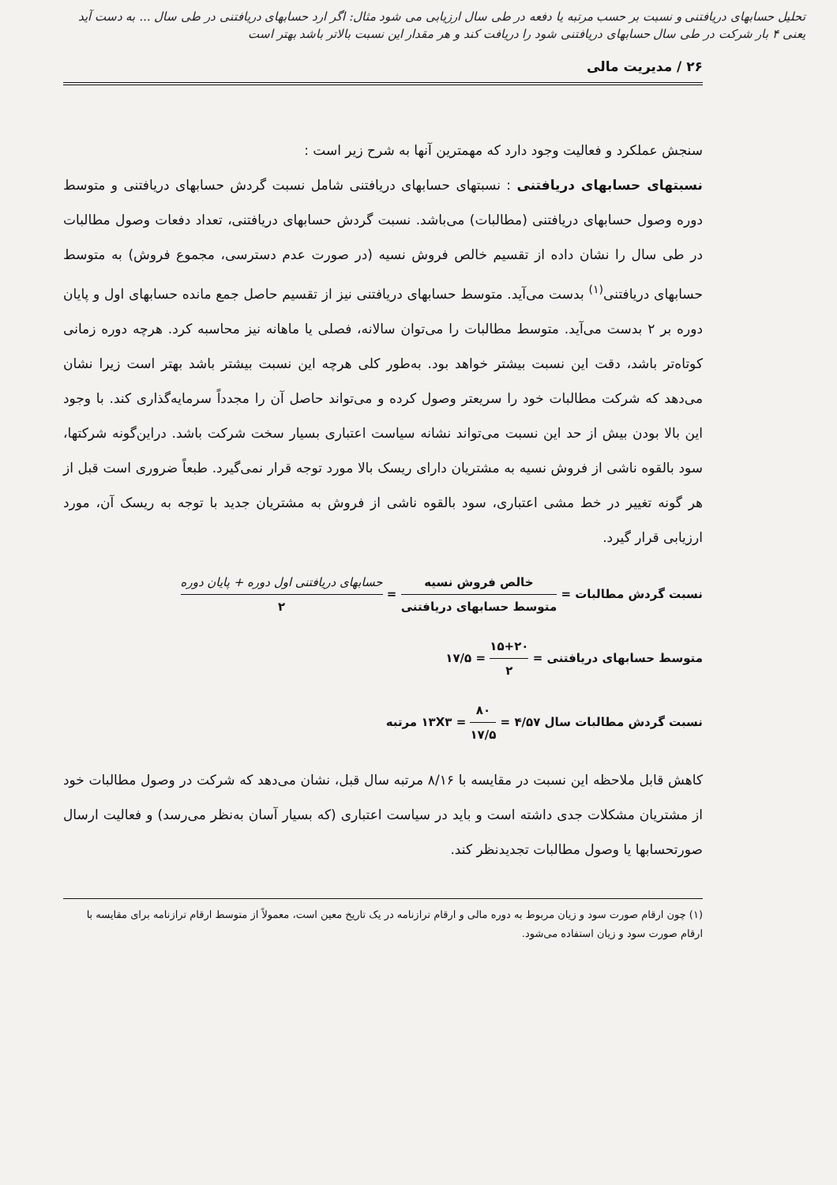تحلیل حسابهای دریافتنی و نسبت بر حسب مرتبه یا دفعه در طی سال ارزیابی می شود مثال: اگر ارد حسابهای دریافتنی در طی سال ... به دست آید یعنی ۴ بار شرکت در طی سال حسابهای دریافتنی شود را دریافت کند و هر مقدار این نسبت بالاتر باشد بهتر است
۲۶ / مدیریت مالی
سنجش عملکرد و فعالیت وجود دارد که مهمترین آنها به شرح زیر است :
نسبتهای حسابهای دریافتنی : نسبتهای حسابهای دریافتنی شامل نسبت گردش حسابهای دریافتنی و متوسط دوره وصول حسابهای دریافتنی (مطالبات) می‌باشد. نسبت گردش حسابهای دریافتنی، تعداد دفعات وصول مطالبات در طی سال را نشان داده از تقسیم خالص فروش نسیه (در صورت عدم دسترسی، مجموع فروش) به متوسط حسابهای دریافتنی<sup>(۱)</sup> بدست می‌آید. متوسط حسابهای دریافتنی نیز از تقسیم حاصل جمع مانده حسابهای اول و پایان دوره بر ۲ بدست می‌آید. متوسط مطالبات را می‌توان سالانه، فصلی یا ماهانه نیز محاسبه کرد. هرچه دوره زمانی کوتاه‌تر باشد، دقت این نسبت بیشتر خواهد بود. به‌طور کلی هرچه این نسبت بیشتر باشد بهتر است زیرا نشان می‌دهد که شرکت مطالبات خود را سریعتر وصول کرده و می‌تواند حاصل آن را مجدداً سرمایه‌گذاری کند. با وجود این بالا بودن بیش از حد این نسبت می‌تواند نشانه سیاست اعتباری بسیار سخت شرکت باشد. دراین‌گونه شرکتها، سود بالقوه ناشی از فروش نسیه به مشتریان دارای ریسک بالا مورد توجه قرار نمی‌گیرد. طبعاً ضروری است قبل از هر گونه تغییر در خط مشی اعتباری، سود بالقوه ناشی از فروش به مشتریان جدید با توجه به ریسک آن، مورد ارزیابی قرار گیرد.
نسبت گردش مطالبات = خالص فروش نسیه متوسط حسابهای دریافتنی = حسابهای دریافتنی اول دوره + پایان دوره ۲
متوسط حسابهای دریافتنی = ۱۵+۲۰ ۲ = ۱۷/۵
نسبت گردش مطالبات سال ۱۳X۳ = ۸۰ ۱۷/۵ = ۴/۵۷ مرتبه
کاهش قابل ملاحظه این نسبت در مقایسه با ۸/۱۶ مرتبه سال قبل، نشان می‌دهد که شرکت در وصول مطالبات خود از مشتریان مشکلات جدی داشته است و باید در سیاست اعتباری (که بسیار آسان به‌نظر می‌رسد) و فعالیت ارسال صورتحسابها یا وصول مطالبات تجدیدنظر کند.
(۱) چون ارقام صورت سود و زیان مربوط به دوره مالی و ارقام ترازنامه در یک تاریخ معین است، معمولاً از متوسط ارقام ترازنامه برای مقایسه با ارقام صورت سود و زیان استفاده می‌شود.